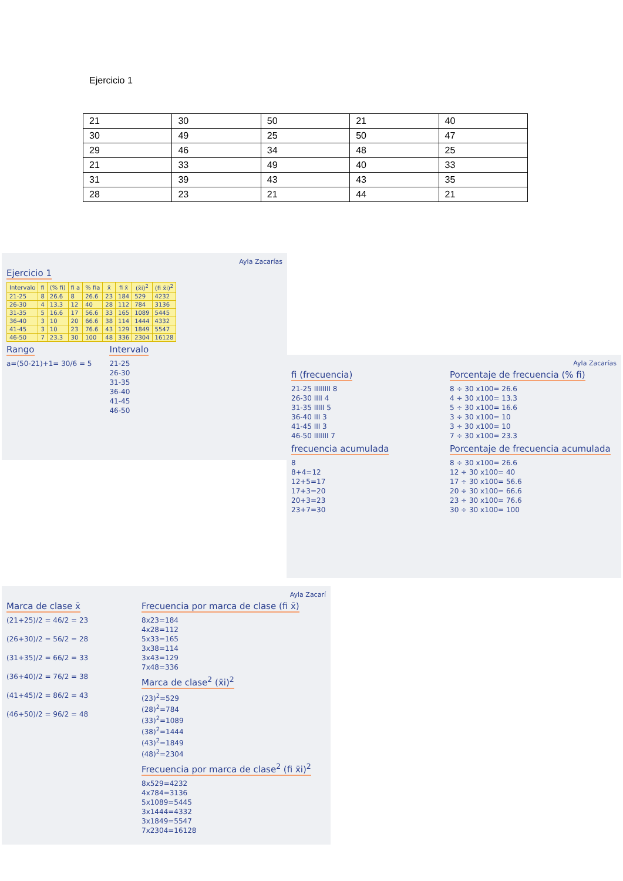Ejercicio 1
| 21 | 30 | 50 | 21 | 40 |
| 30 | 49 | 25 | 50 | 47 |
| 29 | 46 | 34 | 48 | 25 |
| 21 | 33 | 49 | 40 | 33 |
| 31 | 39 | 43 | 43 | 35 |
| 28 | 23 | 21 | 44 | 21 |
Ayla Zacarías
Ejercicio 1
| Intervalo | fi | (% fi) | fi a | % fia | x̄ | fi x̄ | (x̄i)<sup>2</sup> | (fi x̄i)<sup>2</sup> |
| --- | --- | --- | --- | --- | --- | --- | --- | --- |
| 21-25 | 8 | 26.6 | 8 | 26.6 | 23 | 184 | 529 | 4232 |
| 26-30 | 4 | 13.3 | 12 | 40 | 28 | 112 | 784 | 3136 |
| 31-35 | 5 | 16.6 | 17 | 56.6 | 33 | 165 | 1089 | 5445 |
| 36-40 | 3 | 10 | 20 | 66.6 | 38 | 114 | 1444 | 4332 |
| 41-45 | 3 | 10 | 23 | 76.6 | 43 | 129 | 1849 | 5547 |
| 46-50 | 7 | 23.3 | 30 | 100 | 48 | 336 | 2304 | 16128 |
Rango
a=(50-21)+1= 30/6 = 5
Intervalo
21-25
26-30
31-35
36-40
41-45
46-50
Ayla Zacarías
fi (frecuencia)
21-25 IIIIIIII 8
26-30 IIII 4
31-35 IIIII 5
36-40 III 3
41-45 III 3
46-50 IIIIIII 7
frecuencia acumulada
8
8+4=12
12+5=17
17+3=20
20+3=23
23+7=30
Porcentaje de frecuencia (% fi)
8 ÷ 30 x100= 26.6
4 ÷ 30 x100= 13.3
5 ÷ 30 x100= 16.6
3 ÷ 30 x100= 10
3 ÷ 30 x100= 10
7 ÷ 30 x100= 23.3
Porcentaje de frecuencia acumulada
8 ÷ 30 x100= 26.6
12 ÷ 30 x100= 40
17 ÷ 30 x100= 56.6
20 ÷ 30 x100= 66.6
23 ÷ 30 x100= 76.6
30 ÷ 30 x100= 100
Ayla Zacarí
Marca de clase x̄
(21+25)/2 = 46/2 = 23
(26+30)/2 = 56/2 = 28
(31+35)/2 = 66/2 = 33
(36+40)/2 = 76/2 = 38
(41+45)/2 = 86/2 = 43
(46+50)/2 = 96/2 = 48
Frecuencia por marca de clase (fi x̄)
8x23=184
4x28=112
5x33=165
3x38=114
3x43=129
7x48=336
Marca de clase<sup>2</sup> (x̄i)<sup>2</sup>
(23)<sup>2</sup>=529
(28)<sup>2</sup>=784
(33)<sup>2</sup>=1089
(38)<sup>2</sup>=1444
(43)<sup>2</sup>=1849
(48)<sup>2</sup>=2304
Frecuencia por marca de clase<sup>2</sup> (fi x̄i)<sup>2</sup>
8x529=4232
4x784=3136
5x1089=5445
3x1444=4332
3x1849=5547
7x2304=16128